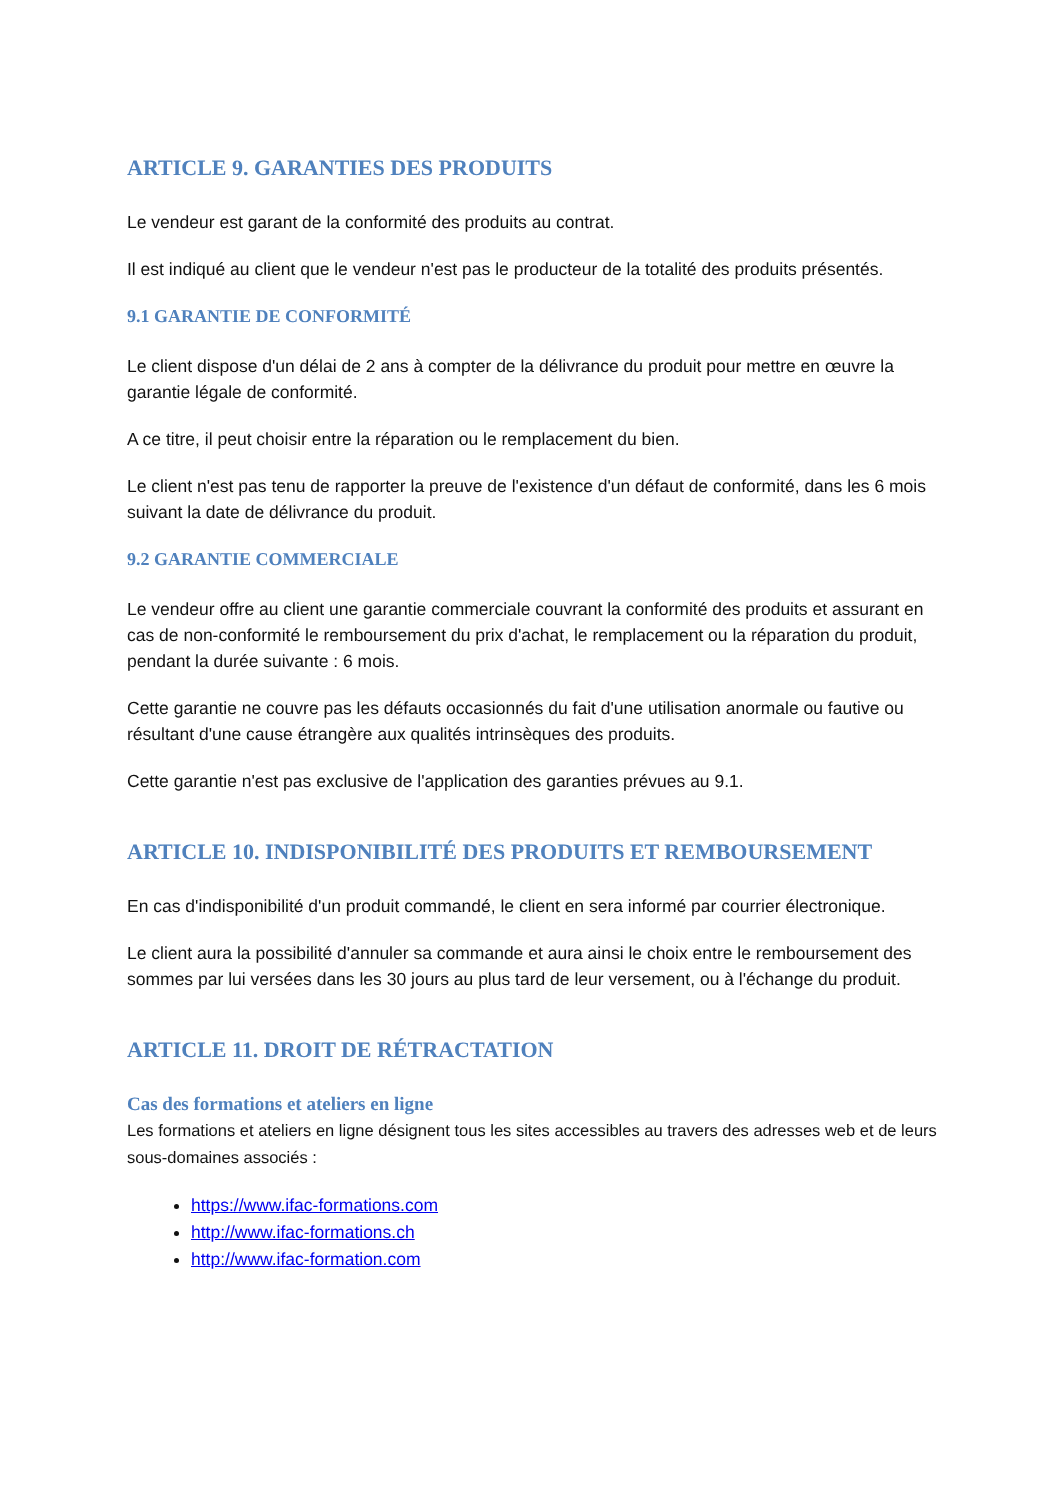ARTICLE 9. GARANTIES DES PRODUITS
Le vendeur est garant de la conformité des produits au contrat.
Il est indiqué au client que le vendeur n'est pas le producteur de la totalité des produits présentés.
9.1 GARANTIE DE CONFORMITÉ
Le client dispose d'un délai de 2 ans à compter de la délivrance du produit pour mettre en œuvre la garantie légale de conformité.
A ce titre, il peut choisir entre la réparation ou le remplacement du bien.
Le client n'est pas tenu de rapporter la preuve de l'existence d'un défaut de conformité, dans les 6 mois suivant la date de délivrance du produit.
9.2 GARANTIE COMMERCIALE
Le vendeur offre au client une garantie commerciale couvrant la conformité des produits et assurant en cas de non-conformité le remboursement du prix d'achat, le remplacement ou la réparation du produit, pendant la durée suivante : 6 mois.
Cette garantie ne couvre pas les défauts occasionnés du fait d'une utilisation anormale ou fautive ou résultant d'une cause étrangère aux qualités intrinsèques des produits.
Cette garantie n'est pas exclusive de l'application des garanties prévues au 9.1.
ARTICLE 10. INDISPONIBILITÉ DES PRODUITS ET REMBOURSEMENT
En cas d'indisponibilité d'un produit commandé, le client en sera informé par courrier électronique.
Le client aura la possibilité d'annuler sa commande et aura ainsi le choix entre le remboursement des sommes par lui versées dans les 30 jours au plus tard de leur versement, ou à l'échange du produit.
ARTICLE 11. DROIT DE RÉTRACTATION
Cas des formations et ateliers en ligne
Les formations et ateliers en ligne désignent tous les sites accessibles au travers des adresses web et de leurs sous-domaines associés :
https://www.ifac-formations.com
http://www.ifac-formations.ch
http://www.ifac-formation.com